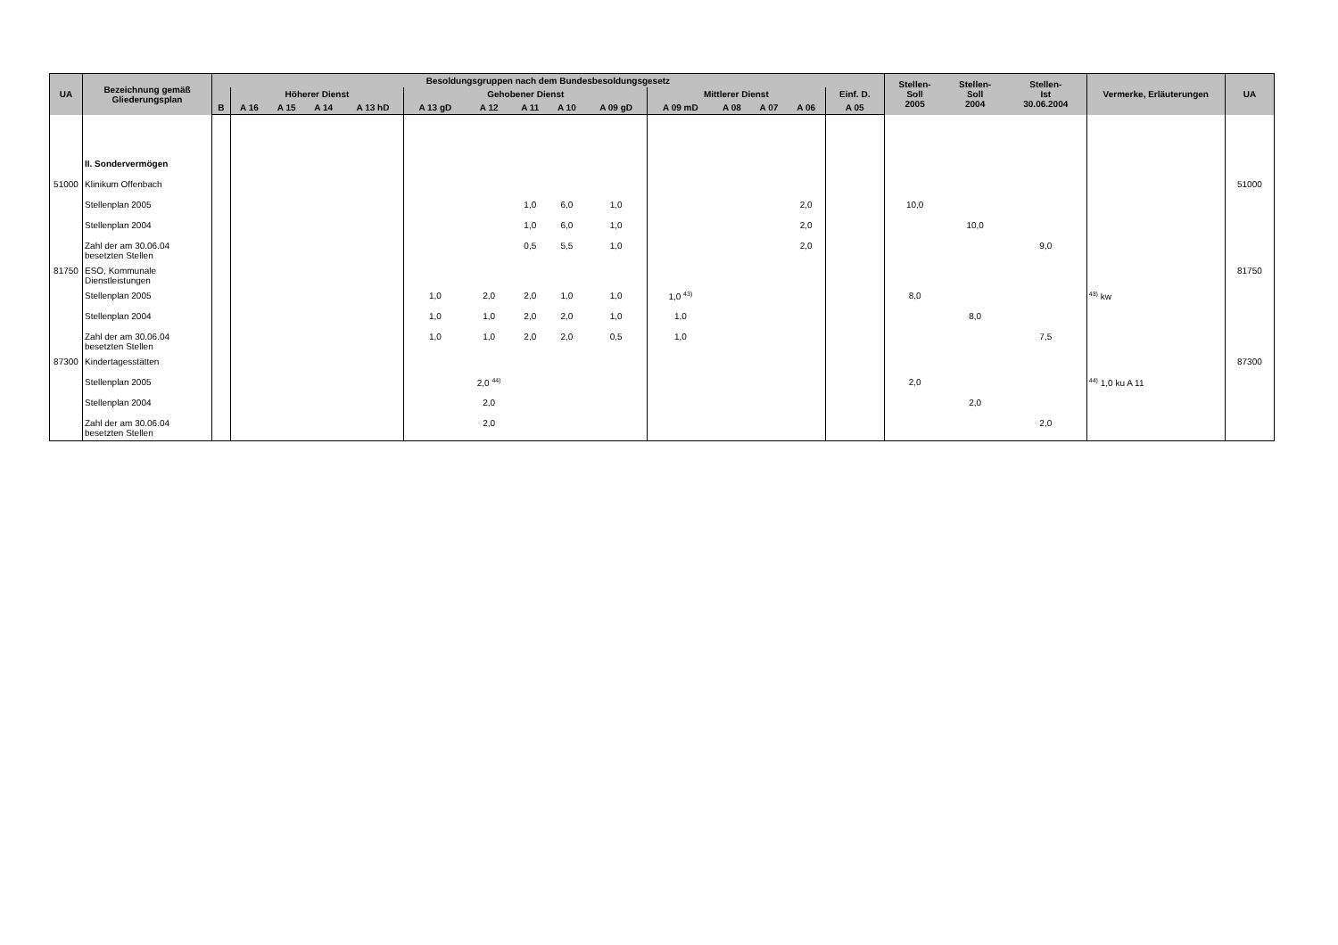| UA | Bezeichnung gemäß Gliederungsplan | Besoldungsgruppen nach dem Bundesbesoldungsgesetz | | | | | | | | | | | | | | | Stellen- Soll 2005 | Stellen- Soll 2004 | Stellen- Ist 30.06.2004 | Vermerke, Erläuterungen | UA |
| --- | --- | --- | --- | --- | --- | --- | --- | --- | --- | --- | --- | --- | --- | --- | --- | --- | --- | --- | --- | --- | --- |
| | | | Höherer Dienst | | | | Gehobener Dienst | | | | | Mittlerer Dienst | | | | Einf. D. | | | | | |
| | | B | A 16 | A 15 | A 14 | A 13 hD | A 13 gD | A 12 | A 11 | A 10 | A 09 gD | A 09 mD | A 08 | A 07 | A 06 | A 05 | | | | | |
| | II. Sondervermögen | | | | | | | | | | | | | | | | | | | | |
| 51000 | Klinikum Offenbach | | | | | | | | | | | | | | | | | | | | 51000 |
| | Stellenplan 2005 | | | | | | | | 1,0 | 6,0 | 1,0 | | | | 2,0 | | 10,0 | | | | |
| | Stellenplan 2004 | | | | | | | | 1,0 | 6,0 | 1,0 | | | | 2,0 | | | 10,0 | | | |
| | Zahl der am 30.06.04 besetzten Stellen | | | | | | | | 0,5 | 5,5 | 1,0 | | | | 2,0 | | | | 9,0 | | |
| 81750 | ESO, Kommunale Dienstleistungen | | | | | | | | | | | | | | | | | | | | 81750 |
| | Stellenplan 2005 | | | | | | 1,0 | 2,0 | 2,0 | 1,0 | 1,0 | 1,0 <sup>43)</sup> | | | | | 8,0 | | | <sup>43)</sup> kw | |
| | Stellenplan 2004 | | | | | | 1,0 | 1,0 | 2,0 | 2,0 | 1,0 | 1,0 | | | | | | 8,0 | | | |
| | Zahl der am 30.06.04 besetzten Stellen | | | | | | 1,0 | 1,0 | 2,0 | 2,0 | 0,5 | 1,0 | | | | | | | 7,5 | | |
| 87300 | Kindertagesstätten | | | | | | | | | | | | | | | | | | | | 87300 |
| | Stellenplan 2005 | | | | | | | 2,0 <sup>44)</sup> | | | | | | | | | 2,0 | | | <sup>44)</sup> 1,0 ku A 11 | |
| | Stellenplan 2004 | | | | | | | 2,0 | | | | | | | | | | 2,0 | | | |
| | Zahl der am 30.06.04 besetzten Stellen | | | | | | | 2,0 | | | | | | | | | | | 2,0 | | |